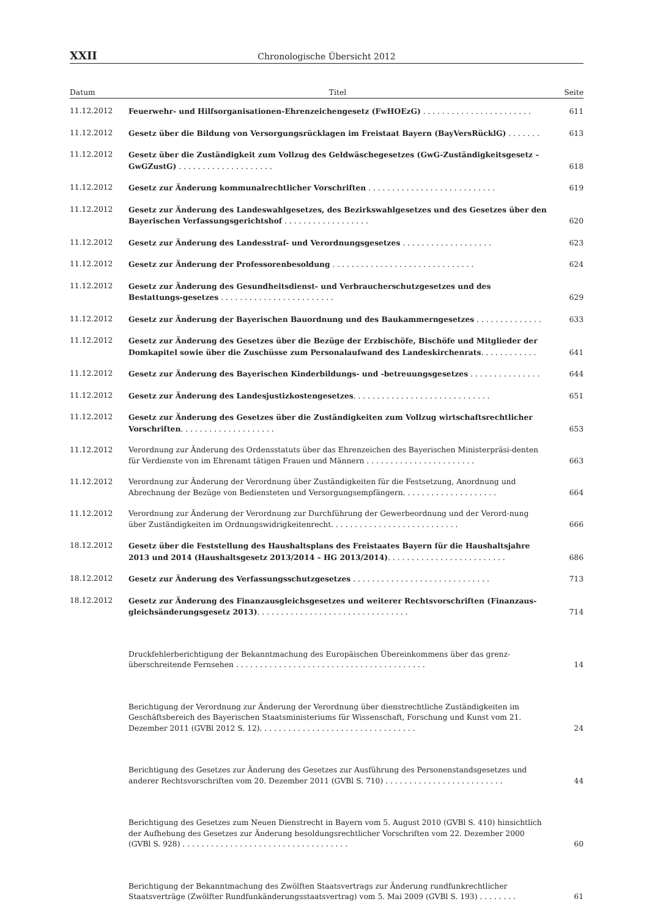XXII Chronologische Übersicht 2012
| Datum | Titel | Seite |
| --- | --- | --- |
| 11.12.2012 | Feuerwehr- und Hilfsorganisationen-Ehrenzeichengesetz (FwHOEzG) . . . . . . . . . . . . . . . . . . . . . . . | 611 |
| 11.12.2012 | Gesetz über die Bildung von Versorgungsrücklagen im Freistaat Bayern (BayVersRücklG) . . . . . . . | 613 |
| 11.12.2012 | Gesetz über die Zuständigkeit zum Vollzug des Geldwäschegesetzes (GwG-Zuständigkeitsgesetz – GwGZustG) . . . . . . . . . . . . . . . . . . . . | 618 |
| 11.12.2012 | Gesetz zur Änderung kommunalrechtlicher Vorschriften . . . . . . . . . . . . . . . . . . . . . . . . . . . | 619 |
| 11.12.2012 | Gesetz zur Änderung des Landeswahlgesetzes, des Bezirkswahlgesetzes und des Gesetzes über den Bayerischen Verfassungsgerichtshof . . . . . . . . . . . . . . . . . . | 620 |
| 11.12.2012 | Gesetz zur Änderung des Landesstraf- und Verordnungsgesetzes . . . . . . . . . . . . . . . . . . . | 623 |
| 11.12.2012 | Gesetz zur Änderung der Professorenbesoldung . . . . . . . . . . . . . . . . . . . . . . . . . . . . . . | 624 |
| 11.12.2012 | Gesetz zur Änderung des Gesundheitsdienst- und Verbraucherschutzgesetzes und des Bestattungs-gesetzes . . . . . . . . . . . . . . . . . . . . . . . . | 629 |
| 11.12.2012 | Gesetz zur Änderung der Bayerischen Bauordnung und des Baukammerngesetzes . . . . . . . . . . . . . . | 633 |
| 11.12.2012 | Gesetz zur Änderung des Gesetzes über die Bezüge der Erzbischöfe, Bischöfe und Mitglieder der Domkapitel sowie über die Zuschüsse zum Personalaufwand des Landeskirchenrats . . . . . . . . . . . . | 641 |
| 11.12.2012 | Gesetz zur Änderung des Bayerischen Kinderbildungs- und -betreuungsgesetzes . . . . . . . . . . . . . . . | 644 |
| 11.12.2012 | Gesetz zur Änderung des Landesjustizkostengesetzes . . . . . . . . . . . . . . . . . . . . . . . . . . . . . | 651 |
| 11.12.2012 | Gesetz zur Änderung des Gesetzes über die Zuständigkeiten zum Vollzug wirtschaftsrechtlicher Vorschriften . . . . . . . . . . . . . . . . . . . . | 653 |
| 11.12.2012 | Verordnung zur Änderung des Ordensstatuts über das Ehrenzeichen des Bayerischen Ministerpräsi-denten für Verdienste von im Ehrenamt tätigen Frauen und Männern . . . . . . . . . . . . . . . . . . . . . . . | 663 |
| 11.12.2012 | Verordnung zur Änderung der Verordnung über Zuständigkeiten für die Festsetzung, Anordnung und Abrechnung der Bezüge von Bediensteten und Versorgungsempfängern. . . . . . . . . . . . . . . . . . . . | 664 |
| 11.12.2012 | Verordnung zur Änderung der Verordnung zur Durchführung der Gewerbeordnung und der Verord-nung über Zuständigkeiten im Ordnungswidrigkeitenrecht. . . . . . . . . . . . . . . . . . . . . . . . . . . | 666 |
| 18.12.2012 | Gesetz über die Feststellung des Haushaltsplans des Freistaates Bayern für die Haushaltsjahre 2013 und 2014 (Haushaltsgesetz 2013/2014 – HG 2013/2014) . . . . . . . . . . . . . . . . . . . . . . . . . | 686 |
| 18.12.2012 | Gesetz zur Änderung des Verfassungsschutzgesetzes . . . . . . . . . . . . . . . . . . . . . . . . . . . . . | 713 |
| 18.12.2012 | Gesetz zur Änderung des Finanzausgleichsgesetzes und weiterer Rechtsvorschriften (Finanzaus-gleichsänderungsgesetz 2013) . . . . . . . . . . . . . . . . . . . . . . . . . . . . . . . . | 714 |
| | Druckfehlerberichtigung der Bekanntmachung des Europäischen Übereinkommens über das grenz-überschreitende Fernsehen . . . . . . . . . . . . . . . . . . . . . . . . . . . . . . . . . . . . . . . . | 14 |
| | Berichtigung der Verordnung zur Änderung der Verordnung über dienstrechtliche Zuständigkeiten im Geschäftsbereich des Bayerischen Staatsministeriums für Wissenschaft, Forschung und Kunst vom 21. Dezember 2011 (GVBl 2012 S. 12). . . . . . . . . . . . . . . . . . . . . . . . . . . . . . . . . | 24 |
| | Berichtigung des Gesetzes zur Änderung des Gesetzes zur Ausführung des Personenstandsgesetzes und anderer Rechtsvorschriften vom 20. Dezember 2011 (GVBl S. 710) . . . . . . . . . . . . . . . . . . . . . . . . . | 44 |
| | Berichtigung des Gesetzes zum Neuen Dienstrecht in Bayern vom 5. August 2010 (GVBl S. 410) hinsichtlich der Aufhebung des Gesetzes zur Änderung besoldungsrechtlicher Vorschriften vom 22. Dezember 2000 (GVBl S. 928) . . . . . . . . . . . . . . . . . . . . . . . . . . . . . . . . . . . | 60 |
| | Berichtigung der Bekanntmachung des Zwölften Staatsvertrags zur Änderung rundfunkrechtlicher Staatsverträge (Zwölfter Rundfunkänderungsstaatsvertrag) vom 5. Mai 2009 (GVBl S. 193) . . . . . . . . | 61 |